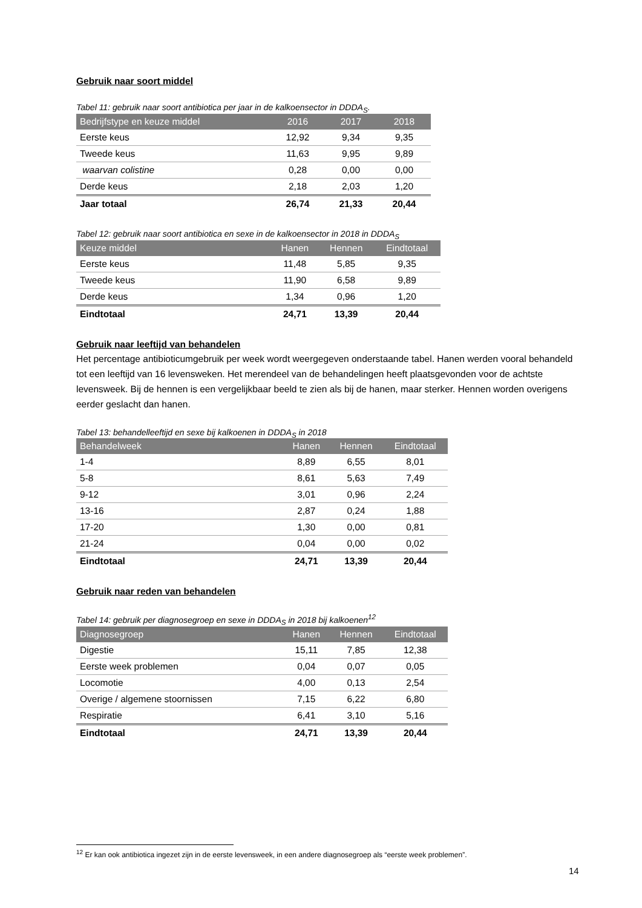Gebruik naar soort middel
Tabel 11: gebruik naar soort antibiotica per jaar in de kalkoensector in DDDA<sub>S</sub>.
| Bedrijfstype en keuze middel | 2016 | 2017 | 2018 |
| --- | --- | --- | --- |
| Eerste keus | 12,92 | 9,34 | 9,35 |
| Tweede keus | 11,63 | 9,95 | 9,89 |
| waarvan colistine | 0,28 | 0,00 | 0,00 |
| Derde keus | 2,18 | 2,03 | 1,20 |
| Jaar totaal | 26,74 | 21,33 | 20,44 |
Tabel 12: gebruik naar soort antibiotica en sexe in de kalkoensector in 2018 in DDDA<sub>S</sub>
| Keuze middel | Hanen | Hennen | Eindtotaal |
| --- | --- | --- | --- |
| Eerste keus | 11,48 | 5,85 | 9,35 |
| Tweede keus | 11,90 | 6,58 | 9,89 |
| Derde keus | 1,34 | 0,96 | 1,20 |
| Eindtotaal | 24,71 | 13,39 | 20,44 |
Gebruik naar leeftijd van behandelen
Het percentage antibioticumgebruik per week wordt weergegeven onderstaande tabel. Hanen werden vooral behandeld tot een leeftijd van 16 levensweken. Het merendeel van de behandelingen heeft plaatsgevonden voor de achtste levensweek. Bij de hennen is een vergelijkbaar beeld te zien als bij de hanen, maar sterker. Hennen worden overigens eerder geslacht dan hanen.
Tabel 13: behandelleeftijd en sexe bij kalkoenen in DDDA<sub>S</sub> in 2018
| Behandelweek | Hanen | Hennen | Eindtotaal |
| --- | --- | --- | --- |
| 1-4 | 8,89 | 6,55 | 8,01 |
| 5-8 | 8,61 | 5,63 | 7,49 |
| 9-12 | 3,01 | 0,96 | 2,24 |
| 13-16 | 2,87 | 0,24 | 1,88 |
| 17-20 | 1,30 | 0,00 | 0,81 |
| 21-24 | 0,04 | 0,00 | 0,02 |
| Eindtotaal | 24,71 | 13,39 | 20,44 |
Gebruik naar reden van behandelen
Tabel 14: gebruik per diagnosegroep en sexe in DDDA<sub>S</sub> in 2018 bij kalkoenen<sup>12</sup>
| Diagnosegroep | Hanen | Hennen | Eindtotaal |
| --- | --- | --- | --- |
| Digestie | 15,11 | 7,85 | 12,38 |
| Eerste week problemen | 0,04 | 0,07 | 0,05 |
| Locomotie | 4,00 | 0,13 | 2,54 |
| Overige / algemene stoornissen | 7,15 | 6,22 | 6,80 |
| Respiratie | 6,41 | 3,10 | 5,16 |
| Eindtotaal | 24,71 | 13,39 | 20,44 |
<sup>12</sup> Er kan ook antibiotica ingezet zijn in de eerste levensweek, in een andere diagnosegroep als “eerste week problemen”.
14